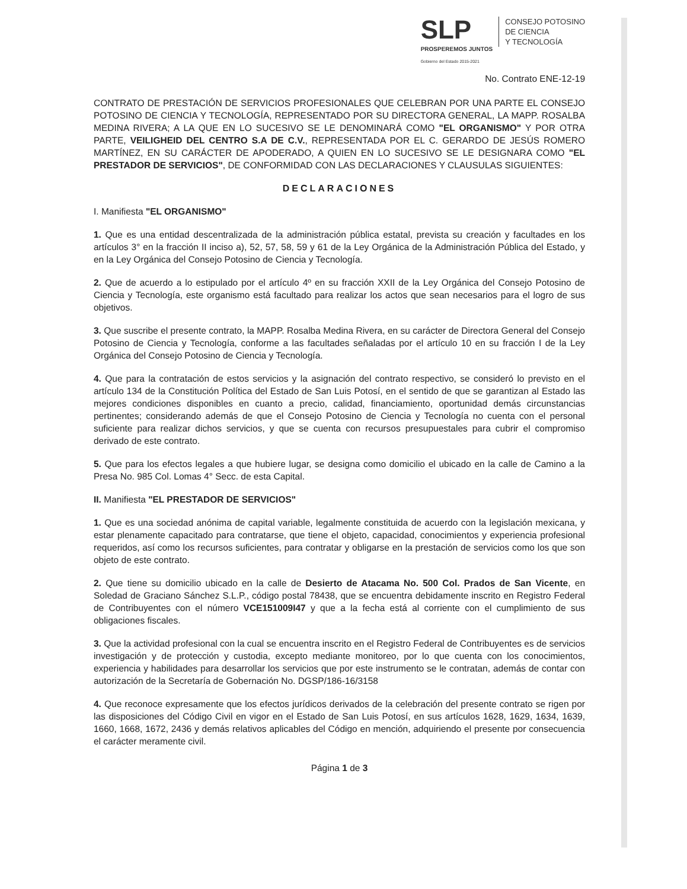SLP
PROSPEREMOS JUNTOS
Gobierno del Estado 2015-2021
CONSEJO POTOSINO
DE CIENCIA
Y TECNOLOGÍA
No. Contrato ENE-12-19
CONTRATO DE PRESTACIÓN DE SERVICIOS PROFESIONALES QUE CELEBRAN POR UNA PARTE EL CONSEJO POTOSINO DE CIENCIA Y TECNOLOGÍA, REPRESENTADO POR SU DIRECTORA GENERAL, LA MAPP. ROSALBA MEDINA RIVERA; A LA QUE EN LO SUCESIVO SE LE DENOMINARÁ COMO "EL ORGANISMO" Y POR OTRA PARTE, VEILIGHEID DEL CENTRO S.A DE C.V., REPRESENTADA POR EL C. GERARDO DE JESÚS ROMERO MARTÍNEZ, EN SU CARÁCTER DE APODERADO, A QUIEN EN LO SUCESIVO SE LE DESIGNARA COMO "EL PRESTADOR DE SERVICIOS", DE CONFORMIDAD CON LAS DECLARACIONES Y CLAUSULAS SIGUIENTES:
DECLARACIONES
I. Manifiesta "EL ORGANISMO"
1. Que es una entidad descentralizada de la administración pública estatal, prevista su creación y facultades en los artículos 3° en la fracción II inciso a), 52, 57, 58, 59 y 61 de la Ley Orgánica de la Administración Pública del Estado, y en la Ley Orgánica del Consejo Potosino de Ciencia y Tecnología.
2. Que de acuerdo a lo estipulado por el artículo 4º en su fracción XXII de la Ley Orgánica del Consejo Potosino de Ciencia y Tecnología, este organismo está facultado para realizar los actos que sean necesarios para el logro de sus objetivos.
3. Que suscribe el presente contrato, la MAPP. Rosalba Medina Rivera, en su carácter de Directora General del Consejo Potosino de Ciencia y Tecnología, conforme a las facultades señaladas por el artículo 10 en su fracción I de la Ley Orgánica del Consejo Potosino de Ciencia y Tecnología.
4. Que para la contratación de estos servicios y la asignación del contrato respectivo, se consideró lo previsto en el artículo 134 de la Constitución Política del Estado de San Luis Potosí, en el sentido de que se garantizan al Estado las mejores condiciones disponibles en cuanto a precio, calidad, financiamiento, oportunidad demás circunstancias pertinentes; considerando además de que el Consejo Potosino de Ciencia y Tecnología no cuenta con el personal suficiente para realizar dichos servicios, y que se cuenta con recursos presupuestales para cubrir el compromiso derivado de este contrato.
5. Que para los efectos legales a que hubiere lugar, se designa como domicilio el ubicado en la calle de Camino a la Presa No. 985 Col. Lomas 4° Secc. de esta Capital.
II. Manifiesta "EL PRESTADOR DE SERVICIOS"
1. Que es una sociedad anónima de capital variable, legalmente constituida de acuerdo con la legislación mexicana, y estar plenamente capacitado para contratarse, que tiene el objeto, capacidad, conocimientos y experiencia profesional requeridos, así como los recursos suficientes, para contratar y obligarse en la prestación de servicios como los que son objeto de este contrato.
2. Que tiene su domicilio ubicado en la calle de Desierto de Atacama No. 500 Col. Prados de San Vicente, en Soledad de Graciano Sánchez S.L.P., código postal 78438, que se encuentra debidamente inscrito en Registro Federal de Contribuyentes con el número VCE151009I47 y que a la fecha está al corriente con el cumplimiento de sus obligaciones fiscales.
3. Que la actividad profesional con la cual se encuentra inscrito en el Registro Federal de Contribuyentes es de servicios investigación y de protección y custodia, excepto mediante monitoreo, por lo que cuenta con los conocimientos, experiencia y habilidades para desarrollar los servicios que por este instrumento se le contratan, además de contar con autorización de la Secretaría de Gobernación No. DGSP/186-16/3158
4. Que reconoce expresamente que los efectos jurídicos derivados de la celebración del presente contrato se rigen por las disposiciones del Código Civil en vigor en el Estado de San Luis Potosí, en sus artículos 1628, 1629, 1634, 1639, 1660, 1668, 1672, 2436 y demás relativos aplicables del Código en mención, adquiriendo el presente por consecuencia el carácter meramente civil.
Página 1 de 3